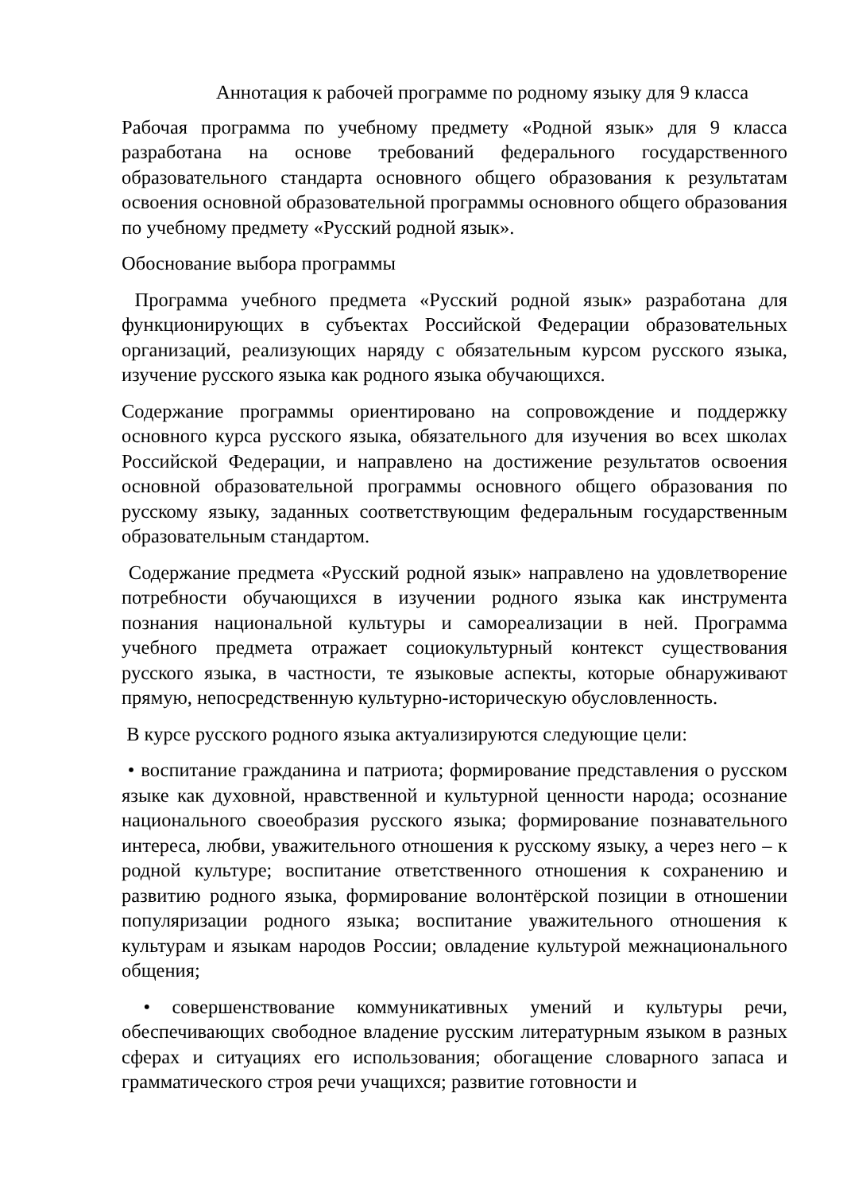Аннотация к рабочей программе по родному языку для 9 класса
Рабочая программа по учебному предмету «Родной язык» для 9 класса разработана на основе требований федерального государственного образовательного стандарта основного общего образования к результатам освоения основной образовательной программы основного общего образования по учебному предмету «Русский родной язык».
Обоснование выбора программы
Программа учебного предмета «Русский родной язык» разработана для функционирующих в субъектах Российской Федерации образовательных организаций, реализующих наряду с обязательным курсом русского языка, изучение русского языка как родного языка обучающихся.
Содержание программы ориентировано на сопровождение и поддержку основного курса русского языка, обязательного для изучения во всех школах Российской Федерации, и направлено на достижение результатов освоения основной образовательной программы основного общего образования по русскому языку, заданных соответствующим федеральным государственным образовательным стандартом.
Содержание предмета «Русский родной язык» направлено на удовлетворение потребности обучающихся в изучении родного языка как инструмента познания национальной культуры и самореализации в ней. Программа учебного предмета отражает социокультурный контекст существования русского языка, в частности, те языковые аспекты, которые обнаруживают прямую, непосредственную культурно-историческую обусловленность.
В курсе русского родного языка актуализируются следующие цели:
• воспитание гражданина и патриота; формирование представления о русском языке как духовной, нравственной и культурной ценности народа; осознание национального своеобразия русского языка; формирование познавательного интереса, любви, уважительного отношения к русскому языку, а через него – к родной культуре; воспитание ответственного отношения к сохранению и развитию родного языка, формирование волонтёрской позиции в отношении популяризации родного языка; воспитание уважительного отношения к культурам и языкам народов России; овладение культурой межнационального общения;
• совершенствование коммуникативных умений и культуры речи, обеспечивающих свободное владение русским литературным языком в разных сферах и ситуациях его использования; обогащение словарного запаса и грамматического строя речи учащихся; развитие готовности и